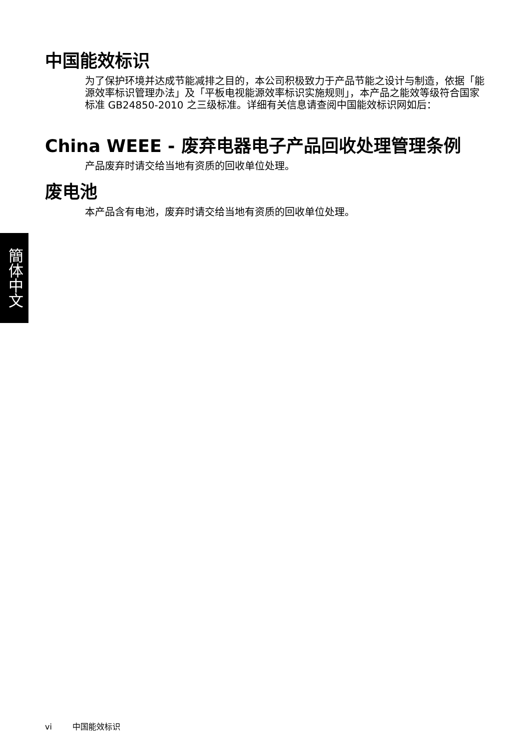簡体中文
中国能效标识
为了保护环境并达成节能减排之目的，本公司积极致力于产品节能之设计与制造，依据「能源效率标识管理办法」及「平板电视能源效率标识实施规则」，本产品之能效等级符合国家标准 GB24850-2010 之三级标准。详细有关信息请查阅中国能效标识网如后：
China WEEE - 废弃电器电子产品回收处理管理条例
产品废弃时请交给当地有资质的回收单位处理。
废电池
本产品含有电池，废弃时请交给当地有资质的回收单位处理。
vi 中国能效标识